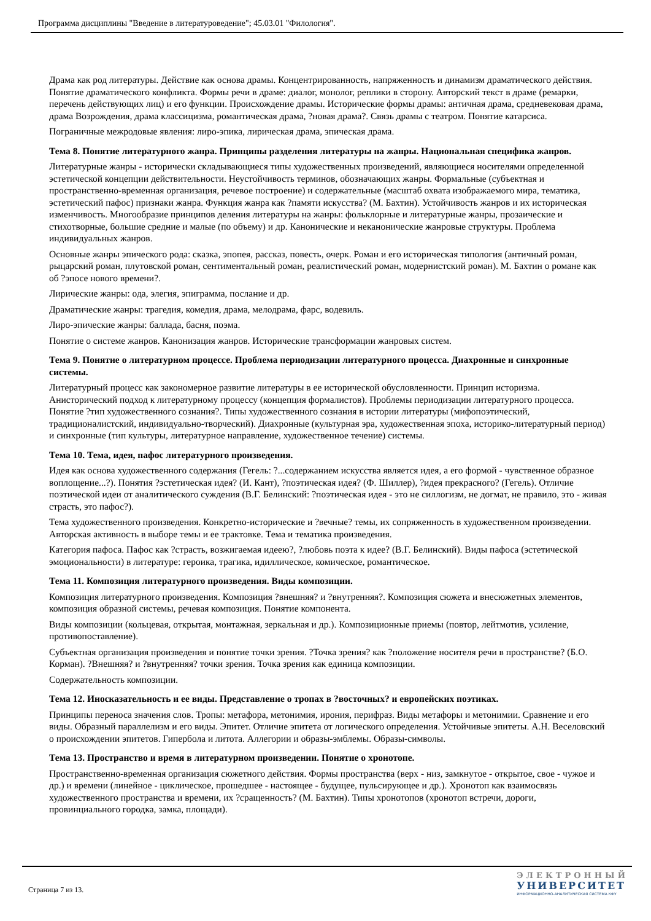Программа дисциплины "Введение в литературоведение"; 45.03.01 "Филология".
Драма как род литературы. Действие как основа драмы. Концентрированность, напряженность и динамизм драматического действия. Понятие драматического конфликта. Формы речи в драме: диалог, монолог, реплики в сторону. Авторский текст в драме (ремарки, перечень действующих лиц) и его функции. Происхождение драмы. Исторические формы драмы: античная драма, средневековая драма, драма Возрождения, драма классицизма, романтическая драма, ?новая драма?. Связь драмы с театром. Понятие катарсиса.
Пограничные межродовые явления: лиро-эпика, лирическая драма, эпическая драма.
Тема 8. Понятие литературного жанра. Принципы разделения литературы на жанры. Национальная специфика жанров.
Литературные жанры - исторически складывающиеся типы художественных произведений, являющиеся носителями определенной эстетической концепции действительности. Неустойчивость терминов, обозначающих жанры. Формальные (субъектная и пространственно-временная организация, речевое построение) и содержательные (масштаб охвата изображаемого мира, тематика, эстетический пафос) признаки жанра. Функция жанра как ?памяти искусства? (М. Бахтин). Устойчивость жанров и их историческая изменчивость. Многообразие принципов деления литературы на жанры: фольклорные и литературные жанры, прозаические и стихотворные, большие средние и малые (по объему) и др. Канонические и неканонические жанровые структуры. Проблема индивидуальных жанров.
Основные жанры эпического рода: сказка, эпопея, рассказ, повесть, очерк. Роман и его историческая типология (античный роман, рыцарский роман, плутовской роман, сентиментальный роман, реалистический роман, модернистский роман). М. Бахтин о романе как об ?эпосе нового времени?.
Лирические жанры: ода, элегия, эпиграмма, послание и др.
Драматические жанры: трагедия, комедия, драма, мелодрама, фарс, водевиль.
Лиро-эпические жанры: баллада, басня, поэма.
Понятие о системе жанров. Канонизация жанров. Исторические трансформации жанровых систем.
Тема 9. Понятие о литературном процессе. Проблема периодизации литературного процесса. Диахронные и синхронные системы.
Литературный процесс как закономерное развитие литературы в ее исторической обусловленности. Принцип историзма. Анисторический подход к литературному процессу (концепция формалистов). Проблемы периодизации литературного процесса. Понятие ?тип художественного сознания?. Типы художественного сознания в истории литературы (мифопоэтический, традиционалистский, индивидуально-творческий). Диахронные (культурная эра, художественная эпоха, историко-литературный период) и синхронные (тип культуры, литературное направление, художественное течение) системы.
Тема 10. Тема, идея, пафос литературного произведения.
Идея как основа художественного содержания (Гегель: ?...содержанием искусства является идея, а его формой - чувственное образное воплощение...?). Понятия ?эстетическая идея? (И. Кант), ?поэтическая идея? (Ф. Шиллер), ?идея прекрасного? (Гегель). Отличие поэтической идеи от аналитического суждения (В.Г. Белинский: ?поэтическая идея - это не силлогизм, не догмат, не правило, это - живая страсть, это пафос?).
Тема художественного произведения. Конкретно-исторические и ?вечные? темы, их сопряженность в художественном произведении. Авторская активность в выборе темы и ее трактовке. Тема и тематика произведения.
Категория пафоса. Пафос как ?страсть, возжигаемая идеею?, ?любовь поэта к идее? (В.Г. Белинский). Виды пафоса (эстетической эмоциональности) в литературе: героика, трагика, идиллическое, комическое, романтическое.
Тема 11. Композиция литературного произведения. Виды композиции.
Композиция литературного произведения. Композиция ?внешняя? и ?внутренняя?. Композиция сюжета и внесюжетных элементов, композиция образной системы, речевая композиция. Понятие компонента.
Виды композиции (кольцевая, открытая, монтажная, зеркальная и др.). Композиционные приемы (повтор, лейтмотив, усиление, противопоставление).
Субъектная организация произведения и понятие точки зрения. ?Точка зрения? как ?положение носителя речи в пространстве? (Б.О. Корман). ?Внешняя? и ?внутренняя? точки зрения. Точка зрения как единица композиции.
Содержательность композиции.
Тема 12. Иносказательность и ее виды. Представление о тропах в ?восточных? и европейских поэтиках.
Принципы переноса значения слов. Тропы: метафора, метонимия, ирония, перифраз. Виды метафоры и метонимии. Сравнение и его виды. Образный параллелизм и его виды. Эпитет. Отличие эпитета от логического определения. Устойчивые эпитеты. А.Н. Веселовский о происхождении эпитетов. Гипербола и литота. Аллегории и образы-эмблемы. Образы-символы.
Тема 13. Пространство и время в литературном произведении. Понятие о хронотопе.
Пространственно-временная организация сюжетного действия. Формы пространства (верх - низ, замкнутое - открытое, свое - чужое и др.) и времени (линейное - циклическое, прошедшее - настоящее - будущее, пульсирующее и др.). Хронотоп как взаимосвязь художественного пространства и времени, их ?сращенность? (М. Бахтин). Типы хронотопов (хронотоп встречи, дороги, провинциального городка, замка, площади).
Страница 7 из 13.
ЭЛЕКТРОННЫЙ
УНИВЕРСИТЕТ
ИНФОРМАЦИОННО-АНАЛИТИЧЕСКАЯ СИСТЕМА КФУ